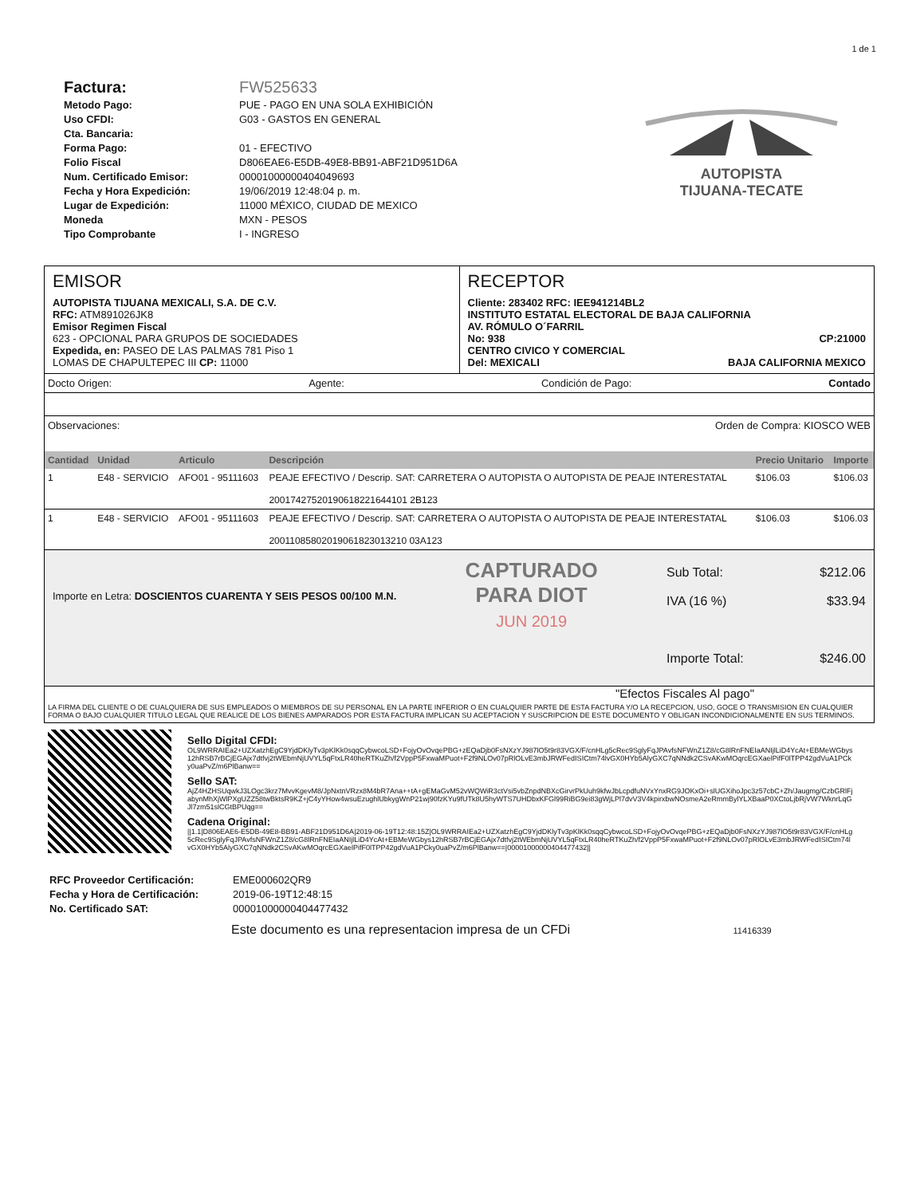1 de 1
Factura: FW525633
Metodo Pago: PUE - PAGO EN UNA SOLA EXHIBICIÓN
Uso CFDI: G03 - GASTOS EN GENERAL
Cta. Bancaria:
Forma Pago: 01 - EFECTIVO
Folio Fiscal D806EAE6-E5DB-49E8-BB91-ABF21D951D6A
Num. Certificado Emisor: 00001000000404049693
Fecha y Hora Expedición: 19/06/2019 12:48:04 p. m.
Lugar de Expedición: 11000 MÉXICO, CIUDAD DE MEXICO
Moneda MXN - PESOS
Tipo Comprobante I - INGRESO
AUTOPISTA
TIJUANA-TECATE
EMISOR
AUTOPISTA TIJUANA MEXICALI, S.A. DE C.V.
RFC: ATM891026JK8
Emisor Regimen Fiscal
623 - OPCIONAL PARA GRUPOS DE SOCIEDADES
Expedida, en: PASEO DE LAS PALMAS 781 Piso 1
LOMAS DE CHAPULTEPEC III CP: 11000
RECEPTOR
Cliente: 283402 RFC: IEE941214BL2
INSTITUTO ESTATAL ELECTORAL DE BAJA CALIFORNIA
AV. RÓMULO O´FARRIL
No: 938 CP:21000
CENTRO CIVICO Y COMERCIAL
Del: MEXICALI BAJA CALIFORNIA MEXICO
Docto Origen: Agente: Condición de Pago: Contado
Observaciones: Orden de Compra: KIOSCO WEB
| Cantidad | Unidad | Articulo | Descripción | Precio Unitario | Importe |
| --- | --- | --- | --- | --- | --- |
| 1 | E48 - SERVICIO | AFO01 - 95111603 | PEAJE EFECTIVO / Descrip. SAT: CARRETERA O AUTOPISTA O AUTOPISTA DE PEAJE INTERESTATAL 20017427520190618221644101 2B123 | $106.03 | $106.03 |
| 1 | E48 - SERVICIO | AFO01 - 95111603 | PEAJE EFECTIVO / Descrip. SAT: CARRETERA O AUTOPISTA O AUTOPISTA DE PEAJE INTERESTATAL 20011085802019061823013210 03A123 | $106.03 | $106.03 |
Importe en Letra: DOSCIENTOS CUARENTA Y SEIS PESOS 00/100 M.N.
CAPTURADO
PARA DIOT
JUN 2019
Sub Total: $212.06
IVA (16 %) $33.94
Importe Total: $246.00
"Efectos Fiscales Al pago"
LA FIRMA DEL CLIENTE O DE CUALQUIERA DE SUS EMPLEADOS O MIEMBROS DE SU PERSONAL EN LA PARTE INFERIOR O EN CUALQUIER PARTE DE ESTA FACTURA Y/O LA RECEPCION, USO, GOCE O TRANSMISION EN CUALQUIER FORMA O BAJO CUALQUIER TITULO LEGAL QUE REALICE DE LOS BIENES AMPARADOS POR ESTA FACTURA IMPLICAN SU ACEPTACION Y SUSCRIPCION DE ESTE DOCUMENTO Y OBLIGAN INCONDICIONALMENTE EN SUS TERMINOS.
Sello Digital CFDI:
OL9WRRAIEa2+UZXatzhEgC9YjdDKlyTv3pKlKk0sqqCybwcoLSD+FojyOvOvqePBG+zEQaDjb0FsNXzYJ987lO5t9r83VGX/F/cnHLg5cRec9SglyFqJPAvfsNFWnZ1Z8/cG8lRnFNEIaANIjlLiD4YcAt+EBMeWGbys12hRSB7rBCjEGAjx7dtfvj2tWEbmNjUVYL5qFtxLR40heRTKuZh/f2VppP5FxwaMPuot+F2f9NLOv07pRlOLvE3mbJRWFedISICtm74lvGX0HYb5AlyGXC7qNNdk2CSvAKwMOqrcEGXaelPifF0lTPP42gdVuA1PCky0uaPvZ/m6PlBanw==
Sello SAT:
AjZ4HZHSUqwkJ3LOgc3krz7MvvKgevM8/JpNxtnVRzx8M4bR7Ana++tA+gEMaGvM52vWQWiR3ctVsi5vbZnpdNBXcGirvrPkUuh9kfwJbLcpdfuNVxYnxRG9JOKxOi+slUGXihoJpc3z57cbC+Zh/Jaugmg/CzbGRlFjabynMhXjWlPXgUZZ58twBktsR9KZ+jC4yYHow4wsuEzughlUbkygWnP21wj90fzKYu9fUTk8U5hyWTS7UHDbxKFGl99RiBG9ei83gWjLPl7dvV3V4kpirxbwNOsmeA2eRmmBylYLXBaaP0XCtoLjbRjVW7WknrLqGJl7zm51slCGtBPUqg==
Cadena Original:
||1.1|D806EAE6-E5DB-49E8-BB91-ABF21D951D6A|2019-06-19T12:48:15Z|OL9WRRAIEa2+UZXatzhEgC9YjdDKlyTv3pKlKk0sqqCybwcoLSD+FojyOvOvqePBG+zEQaDjb0FsNXzYJ987lO5t9r83VGX/F/cnHLg5cRec9SglyFqJPAvfsNFWnZ1Z8/cG8lRnFNEIaANIjlLiD4YcAt+EBMeWGbys12hRSB7rBCjEGAjx7dtfvj2tWEbmNjUVYL5qFtxLR40heRTKuZh/f2VppP5FxwaMPuot+F2f9NLOv07pRlOLvE3mbJRWFedISICtm74lvGX0HYb5AlyGXC7qNNdk2CSvAKwMOqrcEGXaelPifF0lTPP42gdVuA1PCky0uaPvZ/m6PlBanw==|00001000000404477432||
RFC Proveedor Certificación: EME000602QR9
Fecha y Hora de Certificación: 2019-06-19T12:48:15
No. Certificado SAT: 00001000000404477432
Este documento es una representacion impresa de un CFDi 11416339